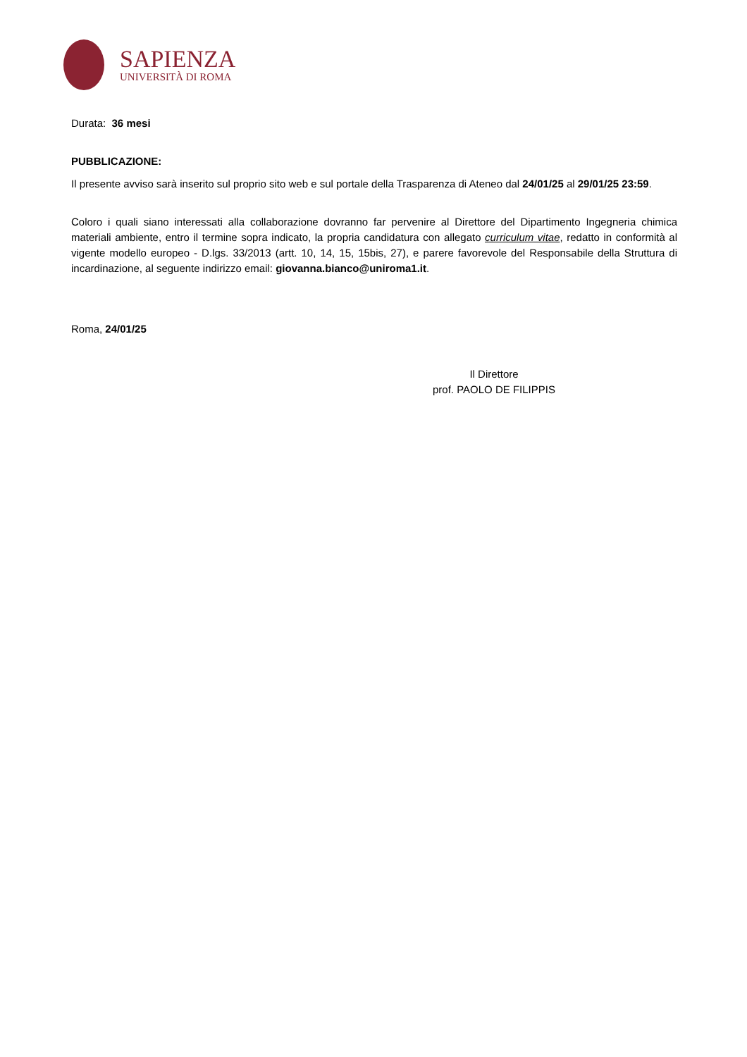SAPIENZA
UNIVERSITÀ DI ROMA
Durata: 36 mesi
PUBBLICAZIONE:
Il presente avviso sarà inserito sul proprio sito web e sul portale della Trasparenza di Ateneo dal 24/01/25 al 29/01/25 23:59.
Coloro i quali siano interessati alla collaborazione dovranno far pervenire al Direttore del Dipartimento Ingegneria chimica materiali ambiente, entro il termine sopra indicato, la propria candidatura con allegato curriculum vitae, redatto in conformità al vigente modello europeo - D.lgs. 33/2013 (artt. 10, 14, 15, 15bis, 27), e parere favorevole del Responsabile della Struttura di incardinazione, al seguente indirizzo email: giovanna.bianco@uniroma1.it.
Roma, 24/01/25
Il Direttore
prof. PAOLO DE FILIPPIS